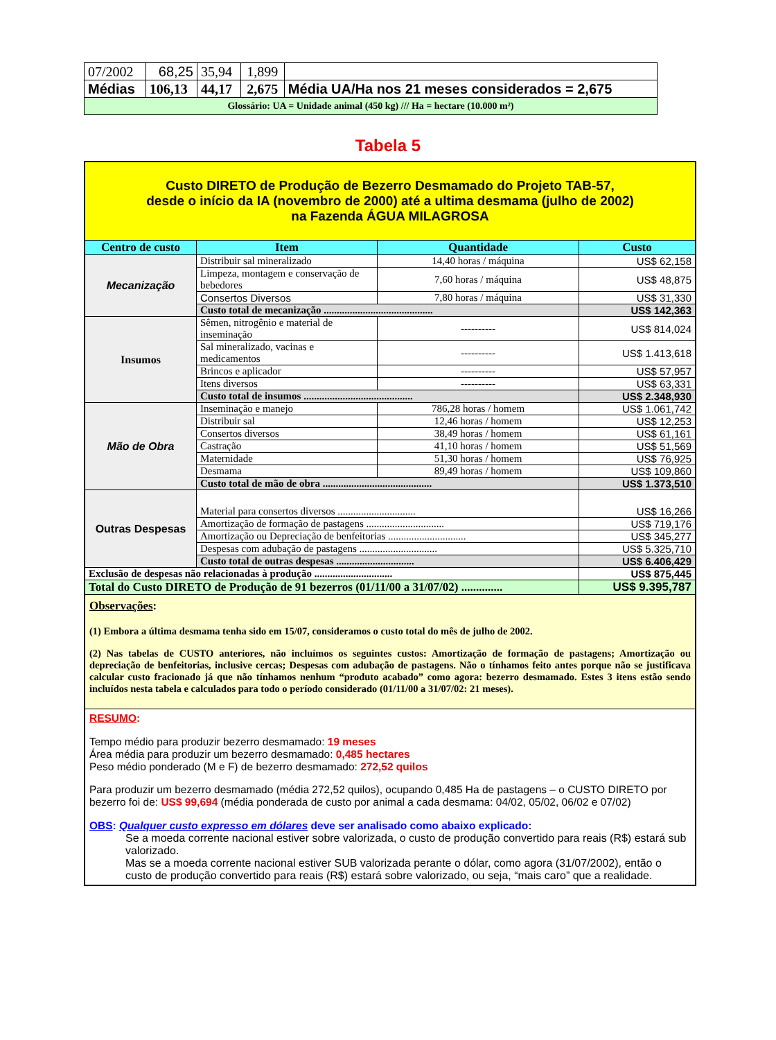| 07/2002 | 68,25 | 35,94 | 1,899 | |
| Médias | 106,13 | 44,17 | 2,675 | Média UA/Ha nos 21 meses considerados = 2,675 |
| Glossário: UA = Unidade animal (450 kg) /// Ha = hectare (10.000 m²) | | | | |
Tabela 5
| Custo DIRETO de Produção de Bezerro Desmamado do Projeto TAB-57, desde o início da IA (novembro de 2000) até a ultima desmama (julho de 2002) na Fazenda ÁGUA MILAGROSA | | | |
| Centro de custo | Item | Quantidade | Custo |
| Mecanização | Distribuir sal mineralizado | 14,40 horas / máquina | US$ 62,158 |
| | Limpeza, montagem e conservação de bebedores | 7,60 horas / máquina | US$ 48,875 |
| | Consertos Diversos | 7,80 horas / máquina | US$ 31,330 |
| | Custo total de mecanização .......................................... | | US$ 142,363 |
| Insumos | Sêmen, nitrogênio e material de inseminação | ---------- | US$ 814,024 |
| | Sal mineralizado, vacinas e medicamentos | ---------- | US$ 1.413,618 |
| | Brincos e aplicador | ---------- | US$ 57,957 |
| | Itens diversos | ---------- | US$ 63,331 |
| | Custo total de insumos .......................................... | | US$ 2.348,930 |
| Mão de Obra | Inseminação e manejo | 786,28 horas / homem | US$ 1.061,742 |
| | Distribuir sal | 12,46 horas / homem | US$ 12,253 |
| | Consertos diversos | 38,49 horas / homem | US$ 61,161 |
| | Castração | 41,10 horas / homem | US$ 51,569 |
| | Maternidade | 51,30 horas / homem | US$ 76,925 |
| | Desmama | 89,49 horas / homem | US$ 109,860 |
| | Custo total de mão de obra .......................................... | | US$ 1.373,510 |
| Outras Despesas | Material para consertos diversos .............................. | | US$ 16,266 |
| | Amortização de formação de pastagens .............................. | | US$ 719,176 |
| | Amortização ou Depreciação de benfeitorias .............................. | | US$ 345,277 |
| | Despesas com adubação de pastagens .............................. | | US$ 5.325,710 |
| | Custo total de outras despesas .............................. | | US$ 6.406,429 |
| Exclusão de despesas não relacionadas à produção .............................. | | | US$ 875,445 |
| Total do Custo DIRETO de Produção de 91 bezerros (01/11/00 a 31/07/02) .............. | | | US$ 9.395,787 |
| Observações : (1) Embora a última desmama tenha sido em 15/07, consideramos o custo total do mês de julho de 2002. (2) Nas tabelas de CUSTO anteriores, não incluímos os seguintes custos: Amortização de formação de pastagens; Amortização ou depreciação de benfeitorias, inclusive cercas; Despesas com adubação de pastagens. Não o tínhamos feito antes porque não se justificava calcular custo fracionado já que não tínhamos nenhum “produto acabado” como agora: bezerro desmamado. Estes 3 itens estão sendo incluídos nesta tabela e calculados para todo o período considerado (01/11/00 a 31/07/02: 21 meses). | | | |
| RESUMO : Tempo médio para produzir bezerro desmamado: 19 meses Área média para produzir um bezerro desmamado: 0,485 hectares Peso médio ponderado (M e F) de bezerro desmamado: 272,52 quilos Para produzir um bezerro desmamado (média 272,52 quilos), ocupando 0,485 Ha de pastagens – o CUSTO DIRETO por bezerro foi de: US$ 99,694 (média ponderada de custo por animal a cada desmama: 04/02, 05/02, 06/02 e 07/02) OBS : Qualquer custo expresso em dólares deve ser analisado como abaixo explicado: Se a moeda corrente nacional estiver sobre valorizada, o custo de produção convertido para reais (R$) estará sub valorizado. Mas se a moeda corrente nacional estiver SUB valorizada perante o dólar, como agora (31/07/2002), então o custo de produção convertido para reais (R$) estará sobre valorizado, ou seja, “mais caro” que a realidade. | | | |